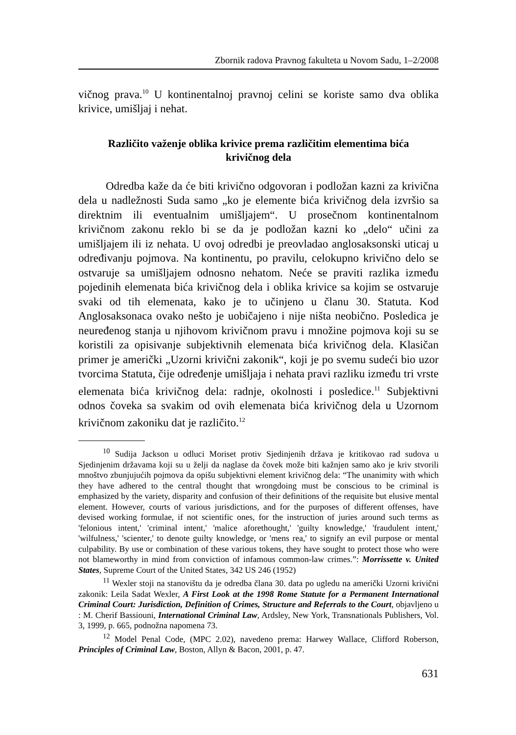Zbornik radova Pravnog fakulteta u Novom Sadu, 1–2/2008
vičnog prava.<sup>10</sup> U kontinentalnoj pravnoj celini se koriste samo dva oblika krivice, umišljaj i nehat.
Različito važenje oblika krivice prema različitim elementima bića krivičnog dela
Odredba kaže da će biti krivično odgovoran i podložan kazni za krivična dela u nadležnosti Suda samo „ko je elemente bića krivičnog dela izvršio sa direktnim ili eventualnim umišljajem“. U prosečnom kontinentalnom krivičnom zakonu reklo bi se da je podložan kazni ko „delo“ učini za umišljajem ili iz nehata. U ovoj odredbi je preovladao anglosaksonski uticaj u određivanju pojmova. Na kontinentu, po pravilu, celokupno krivično delo se ostvaruje sa umišljajem odnosno nehatom. Neće se praviti razlika između pojedinih elemenata bića krivičnog dela i oblika krivice sa kojim se ostvaruje svaki od tih elemenata, kako je to učinjeno u članu 30. Statuta. Kod Anglosaksonaca ovako nešto je uobičajeno i nije ništa neobično. Posledica je neuređenog stanja u njihovom krivičnom pravu i množine pojmova koji su se koristili za opisivanje subjektivnih elemenata bića krivičnog dela. Klasičan primer je američki „Uzorni krivični zakonik“, koji je po svemu sudeći bio uzor tvorcima Statuta, čije određenje umišljaja i nehata pravi razliku između tri vrste elemenata bića krivičnog dela: radnje, okolnosti i posledice.<sup>11</sup> Subjektivni odnos čoveka sa svakim od ovih elemenata bića krivičnog dela u Uzornom krivičnom zakoniku dat je različito.<sup>12</sup>
<sup>10</sup> Sudija Jackson u odluci Moriset protiv Sjedinjenih država je kritikovao rad sudova u Sjedinjenim državama koji su u želji da naglase da čovek može biti kažnjen samo ako je kriv stvorili mnoštvo zbunjujućih pojmova da opišu subjektivni element krivičnog dela: “The unanimity with which they have adhered to the central thought that wrongdoing must be conscious to be criminal is emphasized by the variety, disparity and confusion of their definitions of the requisite but elusive mental element. However, courts of various jurisdictions, and for the purposes of different offenses, have devised working formulae, if not scientific ones, for the instruction of juries around such terms as 'felonious intent,' 'criminal intent,' 'malice aforethought,' 'guilty knowledge,' 'fraudulent intent,' 'wilfulness,' 'scienter,' to denote guilty knowledge, or 'mens rea,' to signify an evil purpose or mental culpability. By use or combination of these various tokens, they have sought to protect those who were not blameworthy in mind from conviction of infamous common-law crimes.”: Morrissette v. United States, Supreme Court of the United States, 342 US 246 (1952)
<sup>11</sup> Wexler stoji na stanovištu da je odredba člana 30. data po ugledu na američki Uzorni krivični zakonik: Leila Sadat Wexler, A First Look at the 1998 Rome Statute for a Permanent International Criminal Court: Jurisdiction, Definition of Crimes, Structure and Referrals to the Court, objavljeno u : M. Cherif Bassiouni, International Criminal Law, Ardsley, New York, Transnationals Publishers, Vol. 3, 1999, p. 665, podnožna napomena 73.
<sup>12</sup> Model Penal Code, (MPC 2.02), navedeno prema: Harwey Wallace, Clifford Roberson, Principles of Criminal Law, Boston, Allyn & Bacon, 2001, p. 47.
631